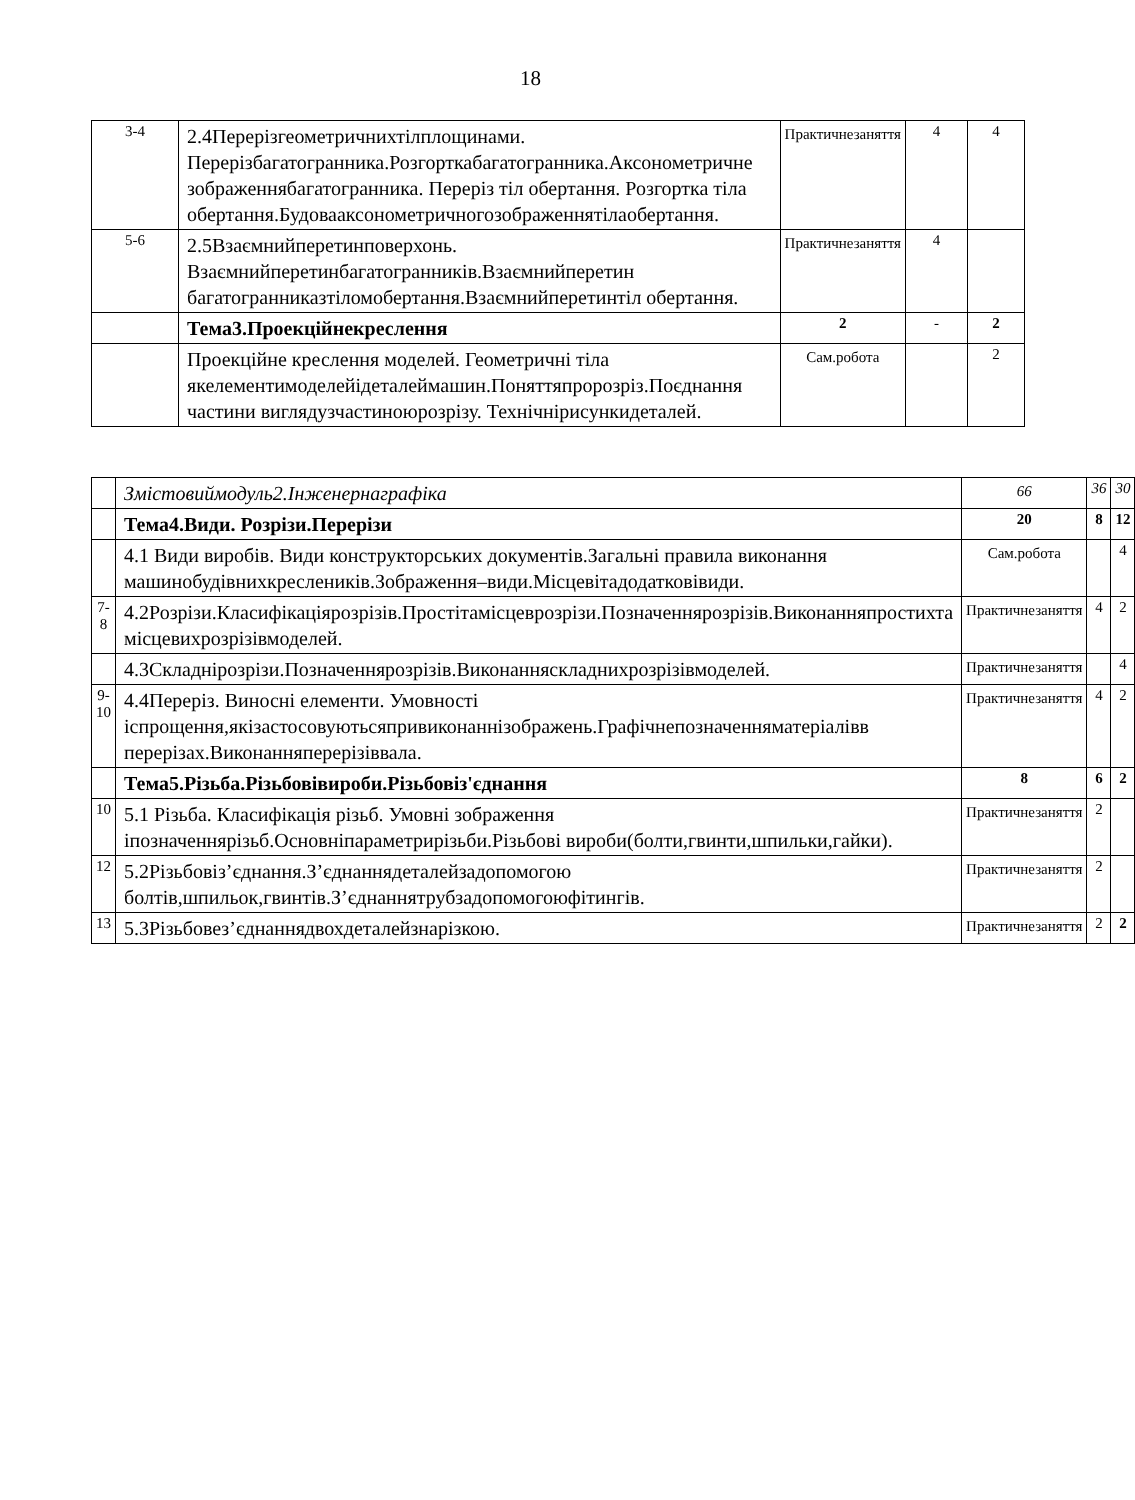18
| 3-4 | 2.4Перерізгеометричнихтілплощинами. Перерізбагатогранника.Розгорткабагатогранника.Аксонометричне зображеннябагатогранника. Переріз тіл обертання. Розгортка тіла обертання.Будовааксонометричногозображеннятілаобертання. | Практичнезаняття | 4 | 4 |
| 5-6 | 2.5Взаємнийперетинповерхонь. Взаємнийперетинбагатогранників.Взаємнийперетин багатогранниказтіломобертання.Взаємнийперетинтіл обертання. | Практичнезаняття | 4 | |
| | Тема3.Проекційнекреслення | 2 | - | 2 |
| | Проекційне креслення моделей. Геометричні тіла якелементимоделейідеталеймашин.Поняттяпророзріз.Поєднання частини виглядузчастиноюрозрізу. Технічнірисункидеталей. | Сам.робота | | 2 |
| | Змістовиймодуль2.Інженернаграфіка | 66 | 36 | 30 |
| | Тема4.Види. Розрізи.Перерізи | 20 | 8 | 12 |
| | 4.1 Види виробів. Види конструкторських документів.Загальні правила виконання машинобудівнихкреслеників.Зображення–види.Місцевітадодатковівиди. | Сам.робота | | 4 |
| 7-8 | 4.2Розрізи.Класифікаціярозрізів.Простітамісцеврозрізи.Позначеннярозрізів.Виконанняпростихта місцевихрозрізівмоделей. | Практичнезаняття | 4 | 2 |
| | 4.3Складнірозрізи.Позначеннярозрізів.Виконанняскладнихрозрізівмоделей. | Практичнезаняття | | 4 |
| 9-10 | 4.4Переріз. Виносні елементи. Умовності іспрощення,якізастосовуютьсяпривиконаннізображень.Графічнепозначенняматеріалівв перерізах.Виконанняперерізіввала. | Практичнезаняття | 4 | 2 |
| | Тема5.Різьба.Різьбовівироби.Різьбовіз'єднання | 8 | 6 | 2 |
| 10 | 5.1 Різьба. Класифікація різьб. Умовні зображення іпозначеннярізьб.Основніпараметрирізьби.Різьбові вироби(болти,гвинти,шпильки,гайки). | Практичнезаняття | 2 | |
| 12 | 5.2Різьбовіз’єднання.З’єднаннядеталейзадопомогою болтів,шпильок,гвинтів.З’єднаннятрубзадопомогоюфітингів. | Практичнезаняття | 2 | |
| 13 | 5.3Різьбовез’єднаннядвохдеталейзнарізкою. | Практичнезаняття | 2 | 2 |